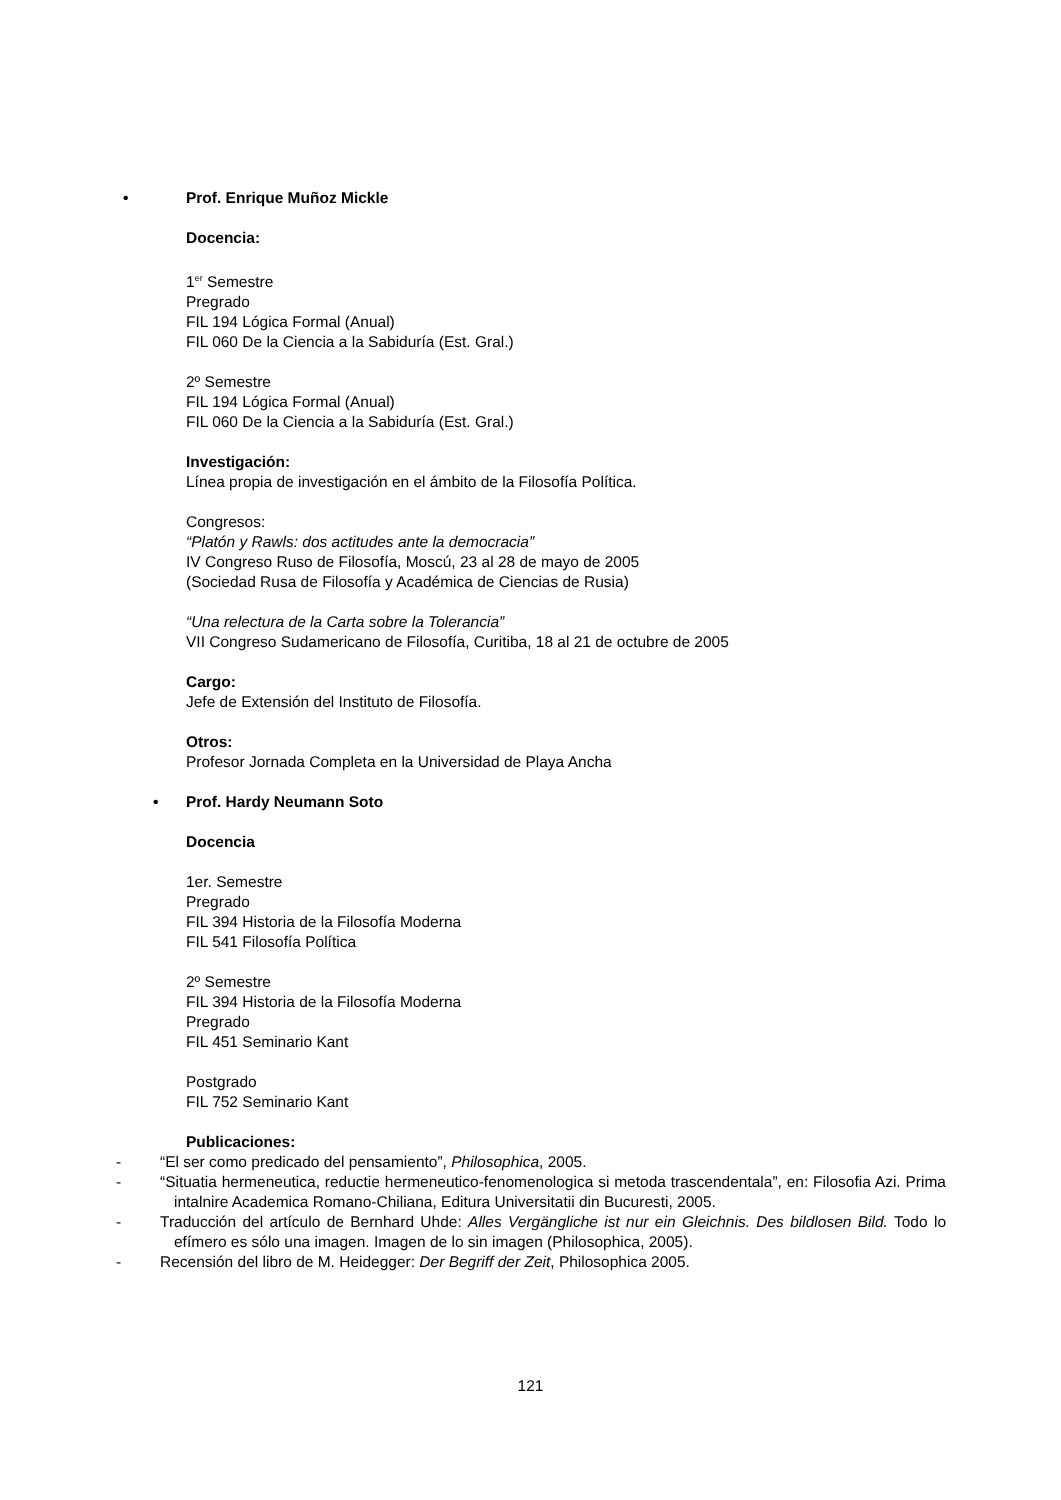• Prof. Enrique Muñoz Mickle
Docencia:
1<sup>er</sup> Semestre
Pregrado
FIL 194 Lógica Formal (Anual)
FIL 060 De la Ciencia a la Sabiduría (Est. Gral.)
2º Semestre
FIL 194 Lógica Formal (Anual)
FIL 060 De la Ciencia a la Sabiduría (Est. Gral.)
Investigación:
Línea propia de investigación en el ámbito de la Filosofía Política.
Congresos:
“Platón y Rawls: dos actitudes ante la democracia”
IV Congreso Ruso de Filosofía, Moscú, 23 al 28 de mayo de 2005
(Sociedad Rusa de Filosofía y Académica de Ciencias de Rusia)
“Una relectura de la Carta sobre la Tolerancia”
VII Congreso Sudamericano de Filosofía, Curitiba, 18 al 21 de octubre de 2005
Cargo:
Jefe de Extensión del Instituto de Filosofía.
Otros:
Profesor Jornada Completa en la Universidad de Playa Ancha
• Prof. Hardy Neumann Soto
Docencia
1er. Semestre
Pregrado
FIL 394 Historia de la Filosofía Moderna
FIL 541 Filosofía Política
2º Semestre
FIL 394 Historia de la Filosofía Moderna
Pregrado
FIL 451 Seminario Kant
Postgrado
FIL 752 Seminario Kant
Publicaciones:
- “El ser como predicado del pensamiento”, Philosophica, 2005.
- “Situatia hermeneutica, reductie hermeneutico-fenomenologica si metoda trascendentala”, en: Filosofia Azi. Prima intalnire Academica Romano-Chiliana, Editura Universitatii din Bucuresti, 2005.
- Traducción del artículo de Bernhard Uhde: Alles Vergängliche ist nur ein Gleichnis. Des bildlosen Bild. Todo lo efímero es sólo una imagen. Imagen de lo sin imagen (Philosophica, 2005).
- Recensión del libro de M. Heidegger: Der Begriff der Zeit, Philosophica 2005.
121